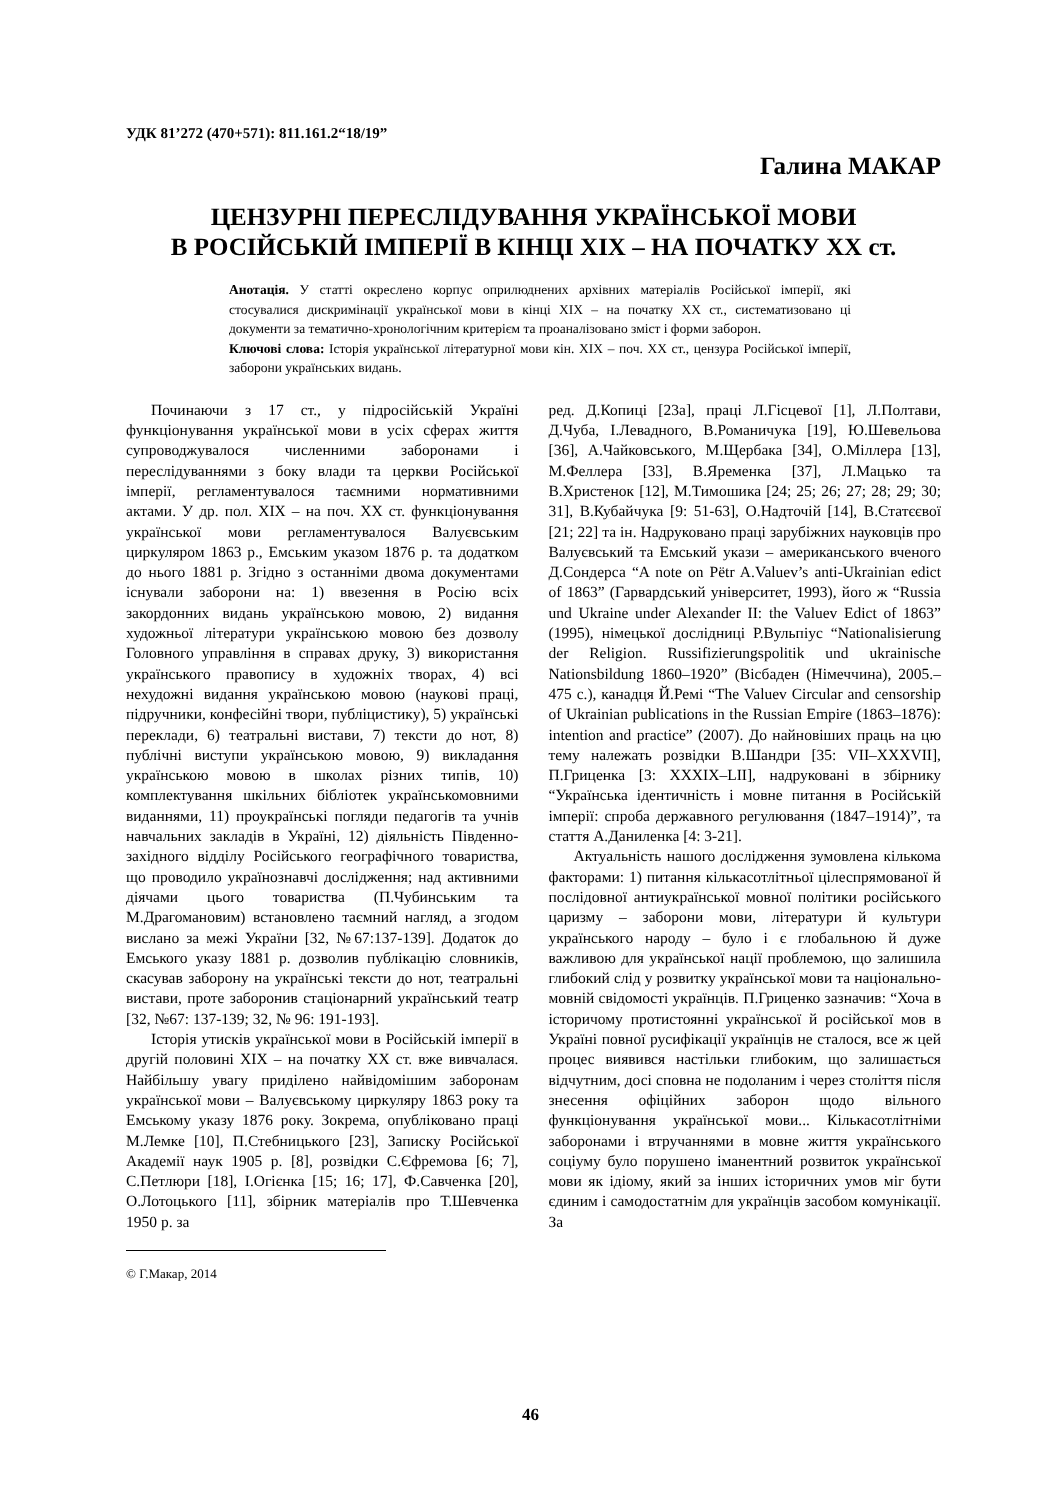УДК 81’272 (470+571): 811.161.2“18/19”
Галина МАКАР
ЦЕНЗУРНІ ПЕРЕСЛІДУВАННЯ УКРАЇНСЬКОЇ МОВИ
В РОСІЙСЬКІЙ ІМПЕРІЇ В КІНЦІ ХІХ – НА ПОЧАТКУ ХХ ст.
Анотація. У статті окреслено корпус оприлюднених архівних матеріалів Російської імперії, які стосувалися дискримінації української мови в кінці ХІХ – на початку ХХ ст., систематизовано ці документи за тематично-хронологічним критерієм та проаналізовано зміст і форми заборон.
Ключові слова: Історія української літературної мови кін. ХІХ – поч. ХХ ст., цензура Російської імперії, заборони українських видань.
Починаючи з 17 ст., у підросійській Україні функціонування української мови в усіх сферах життя супроводжувалося численними заборонами і переслідуваннями з боку влади та церкви Російської імперії, регламентувалося таємними нормативними актами. У др. пол. ХІХ – на поч. ХХ ст. функціонування української мови регламентувалося Валуєвським циркуляром 1863 р., Емським указом 1876 р. та додатком до нього 1881 р. Згідно з останніми двома документами існували заборони на: 1) ввезення в Росію всіх закордонних видань українською мовою, 2) видання художньої літератури українською мовою без дозволу Головного управління в справах друку, 3) використання українського правопису в художніх творах, 4) всі нехудожні видання українською мовою (наукові праці, підручники, конфесійні твори, публіцистику), 5) українські переклади, 6) театральні вистави, 7) тексти до нот, 8) публічні виступи українською мовою, 9) викладання українською мовою в школах різних типів, 10) комплектування шкільних бібліотек українськомовними виданнями, 11) проукраїнські погляди педагогів та учнів навчальних закладів в Україні, 12) діяльність Південно-західного відділу Російського географічного товариства, що проводило українознавчі дослідження; над активними діячами цього товариства (П.Чубинським та М.Драгомановим) встановлено таємний нагляд, а згодом вислано за межі України [32, №67:137-139]. Додаток до Емського указу 1881 р. дозволив публікацію словників, скасував заборону на українські тексти до нот, театральні вистави, проте заборонив стаціонарний український театр [32, №67: 137-139; 32, № 96: 191-193].
Історія утисків української мови в Російській імперії в другій половині ХІХ – на початку ХХ ст. вже вивчалася. Найбільшу увагу приділено найвідомішим заборонам української мови – Валуєвському циркуляру 1863 року та Емському указу 1876 року. Зокрема, опубліковано праці М.Лемке [10], П.Стебницького [23], Записку Російської Академії наук 1905 р. [8], розвідки С.Єфремова [6; 7], С.Петлюри [18], І.Огієнка [15; 16; 17], Ф.Савченка [20], О.Лотоцького [11], збірник матеріалів про Т.Шевченка 1950 р. за
© Г.Макар, 2014
ред. Д.Копиці [23а], праці Л.Гісцевої [1], Л.Полтави, Д.Чуба, І.Левадного, В.Романичука [19], Ю.Шевельова [36], А.Чайковського, М.Щербака [34], О.Міллера [13], М.Феллера [33], В.Яременка [37], Л.Мацько та В.Христенок [12], М.Тимошика [24; 25; 26; 27; 28; 29; 30; 31], В.Кубайчука [9: 51-63], О.Надточій [14], В.Статєєвої [21; 22] та ін. Надруковано праці зарубіжних науковців про Валуєвський та Емський укази – американського вченого Д.Сондерса “A note on Pëtr A.Valuev’s anti-Ukrainian edict of 1863” (Гарвардський університет, 1993), його ж “Russia und Ukraine under Alexander II: the Valuev Edict of 1863” (1995), німецької дослідниці Р.Вульпіус “Nationalisierung der Religion. Russifizierungspolitik und ukrainische Nationsbildung 1860–1920” (Вісбаден (Німеччина), 2005.– 475 с.), канадця Й.Ремі “The Valuev Circular and censorship of Ukrainian publications in the Russian Empire (1863–1876): intention and practice” (2007). До найновіших праць на цю тему належать розвідки В.Шандри [35: VII–XXXVII], П.Гриценка [3: XXXIX–LII], надруковані в збірнику “Українська ідентичність і мовне питання в Російській імперії: спроба державного регулювання (1847–1914)”, та стаття А.Даниленка [4: 3-21].
Актуальність нашого дослідження зумовлена кількома факторами: 1) питання кількасотлітньої цілеспрямованої й послідовної антиукраїнської мовної політики російського царизму – заборони мови, літератури й культури українського народу – було і є глобальною й дуже важливою для української нації проблемою, що залишила глибокий слід у розвитку української мови та національно-мовній свідомості українців. П.Гриценко зазначив: “Хоча в історичому протистоянні української й російської мов в Україні повної русифікації українців не сталося, все ж цей процес виявився настільки глибоким, що залишається відчутним, досі сповна не подоланим і через століття після знесення офіційних заборон щодо вільного функціонування української мови... Кількасотлітніми заборонами і втручаннями в мовне життя українського соціуму було порушено іманентний розвиток української мови як ідіому, який за інших історичних умов міг бути єдиним і самодостатнім для українців засобом комунікації. За
46